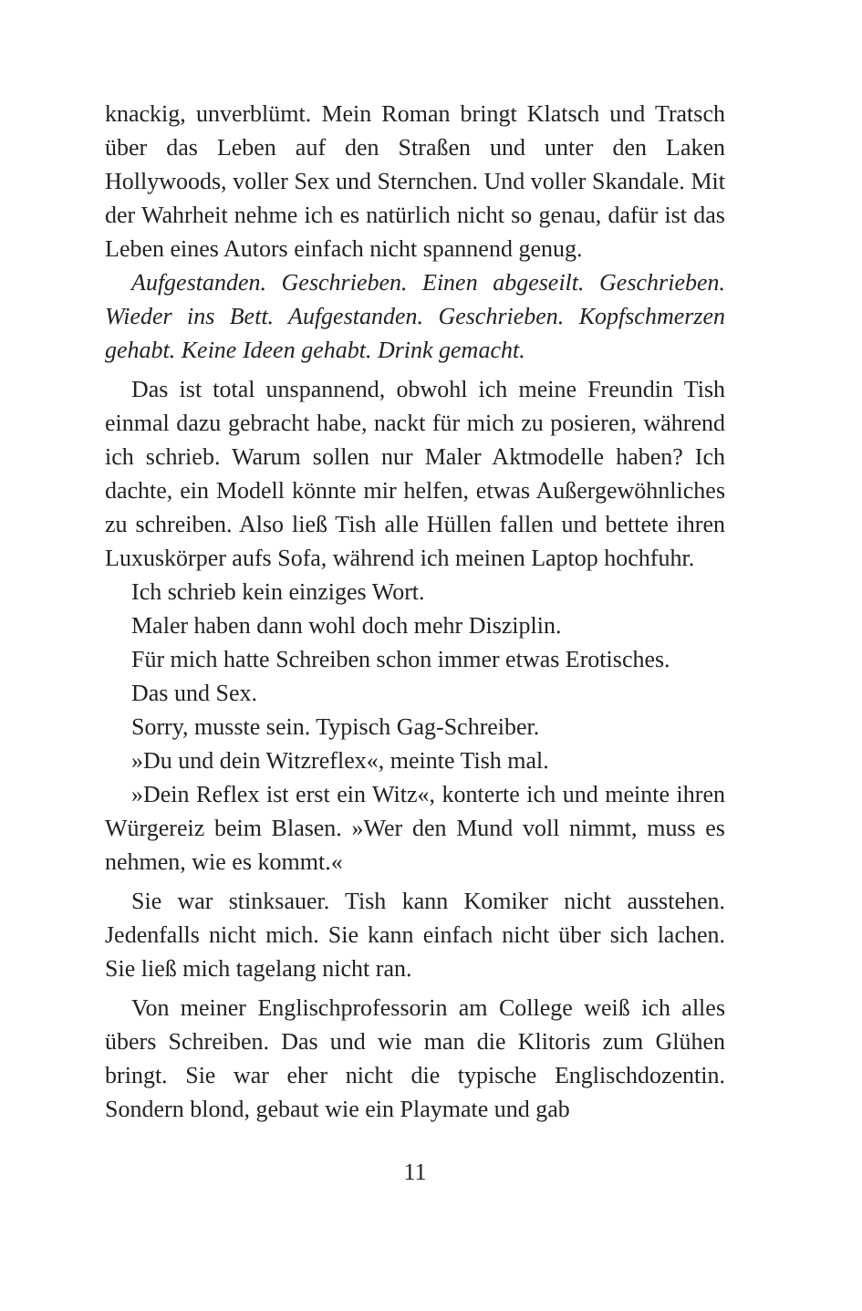knackig, unverblümt. Mein Roman bringt Klatsch und Tratsch über das Leben auf den Straßen und unter den Laken Hollywoods, voller Sex und Sternchen. Und voller Skandale. Mit der Wahrheit nehme ich es natürlich nicht so genau, dafür ist das Leben eines Autors einfach nicht spannend genug.
Aufgestanden. Geschrieben. Einen abgeseilt. Geschrieben. Wieder ins Bett. Aufgestanden. Geschrieben. Kopfschmerzen gehabt. Keine Ideen gehabt. Drink gemacht.
Das ist total unspannend, obwohl ich meine Freundin Tish einmal dazu gebracht habe, nackt für mich zu posieren, während ich schrieb. Warum sollen nur Maler Aktmodelle haben? Ich dachte, ein Modell könnte mir helfen, etwas Außergewöhnliches zu schreiben. Also ließ Tish alle Hüllen fallen und bettete ihren Luxuskörper aufs Sofa, während ich meinen Laptop hochfuhr.
Ich schrieb kein einziges Wort.
Maler haben dann wohl doch mehr Disziplin.
Für mich hatte Schreiben schon immer etwas Erotisches.
Das und Sex.
Sorry, musste sein. Typisch Gag-Schreiber.
»Du und dein Witzreflex«, meinte Tish mal.
»Dein Reflex ist erst ein Witz«, konterte ich und meinte ihren Würgereiz beim Blasen. »Wer den Mund voll nimmt, muss es nehmen, wie es kommt.«
Sie war stinksauer. Tish kann Komiker nicht ausstehen. Jedenfalls nicht mich. Sie kann einfach nicht über sich lachen. Sie ließ mich tagelang nicht ran.
Von meiner Englischprofessorin am College weiß ich alles übers Schreiben. Das und wie man die Klitoris zum Glühen bringt. Sie war eher nicht die typische Englischdozentin. Sondern blond, gebaut wie ein Playmate und gab
11